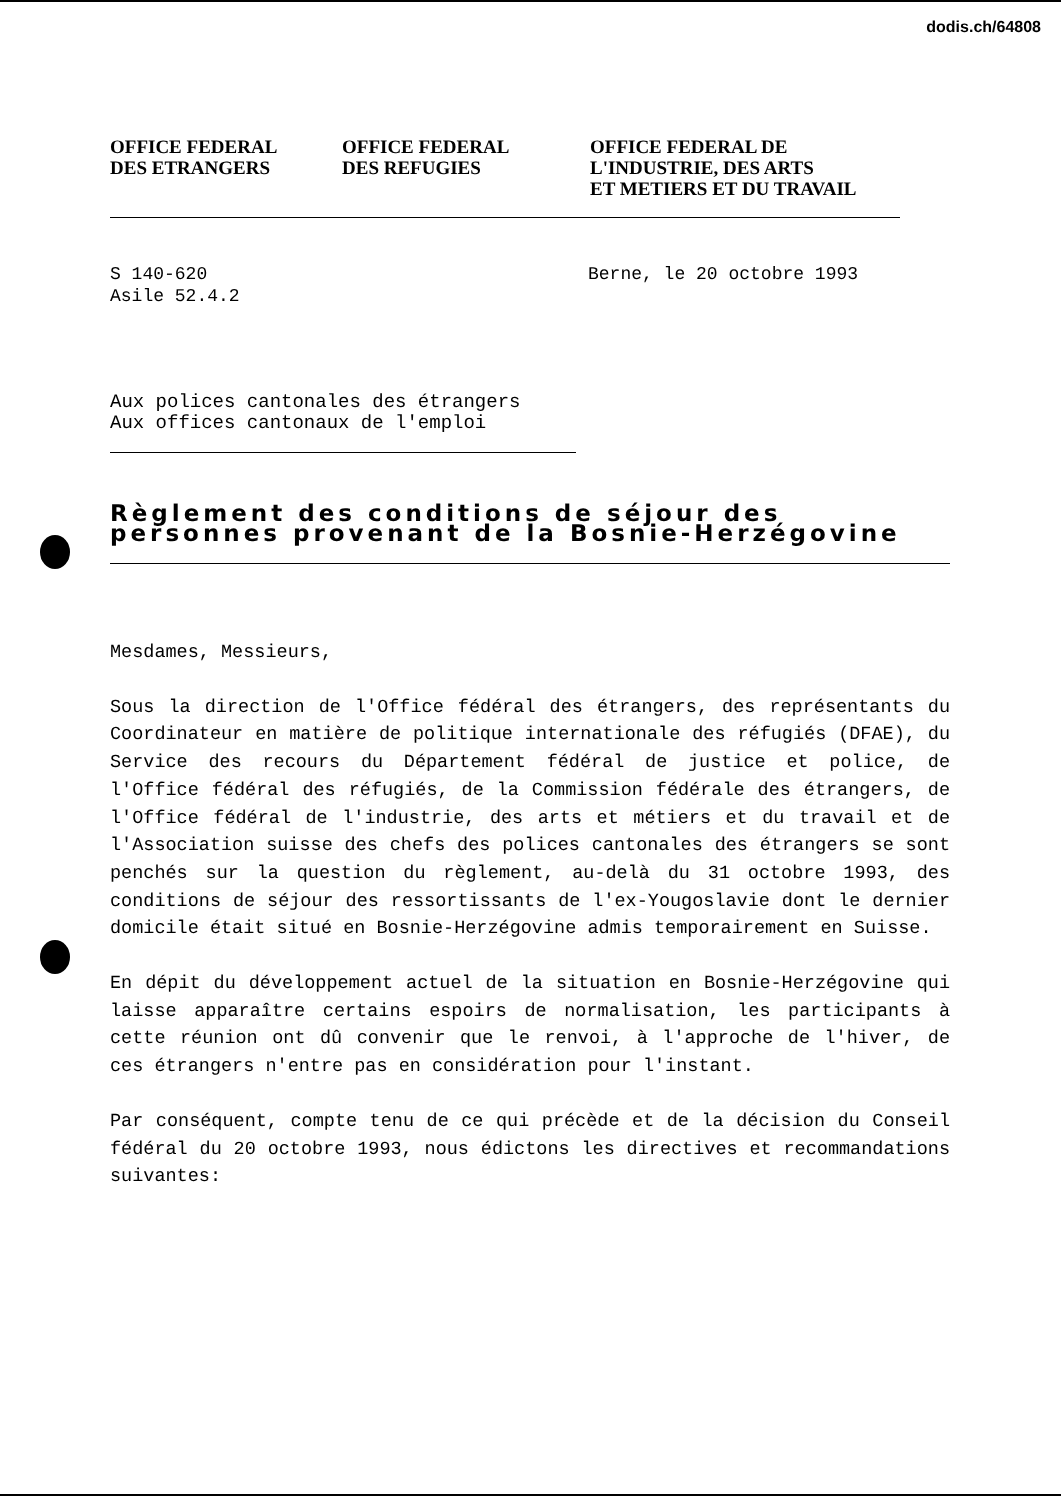dodis.ch/64808
OFFICE FEDERAL
DES ETRANGERS
OFFICE FEDERAL
DES REFUGIES
OFFICE FEDERAL DE
L'INDUSTRIE, DES ARTS
ET METIERS ET DU TRAVAIL
S 140-620
Asile 52.4.2
Berne, le 20 octobre 1993
Aux polices cantonales des étrangers
Aux offices cantonaux de l'emploi
Règlement des conditions de séjour des personnes provenant de la Bosnie-Herzégovine
Mesdames, Messieurs,
Sous la direction de l'Office fédéral des étrangers, des représentants du Coordinateur en matière de politique internationale des réfugiés (DFAE), du Service des recours du Département fédéral de justice et police, de l'Office fédéral des réfugiés, de la Commission fédérale des étrangers, de l'Office fédéral de l'industrie, des arts et métiers et du travail et de l'Association suisse des chefs des polices cantonales des étrangers se sont penchés sur la question du règlement, au-delà du 31 octobre 1993, des conditions de séjour des ressortissants de l'ex-Yougoslavie dont le dernier domicile était situé en Bosnie-Herzégovine admis temporairement en Suisse.
En dépit du développement actuel de la situation en Bosnie-Herzégovine qui laisse apparaître certains espoirs de normalisation, les participants à cette réunion ont dû convenir que le renvoi, à l'approche de l'hiver, de ces étrangers n'entre pas en considération pour l'instant.
Par conséquent, compte tenu de ce qui précède et de la décision du Conseil fédéral du 20 octobre 1993, nous édictons les directives et recommandations suivantes: